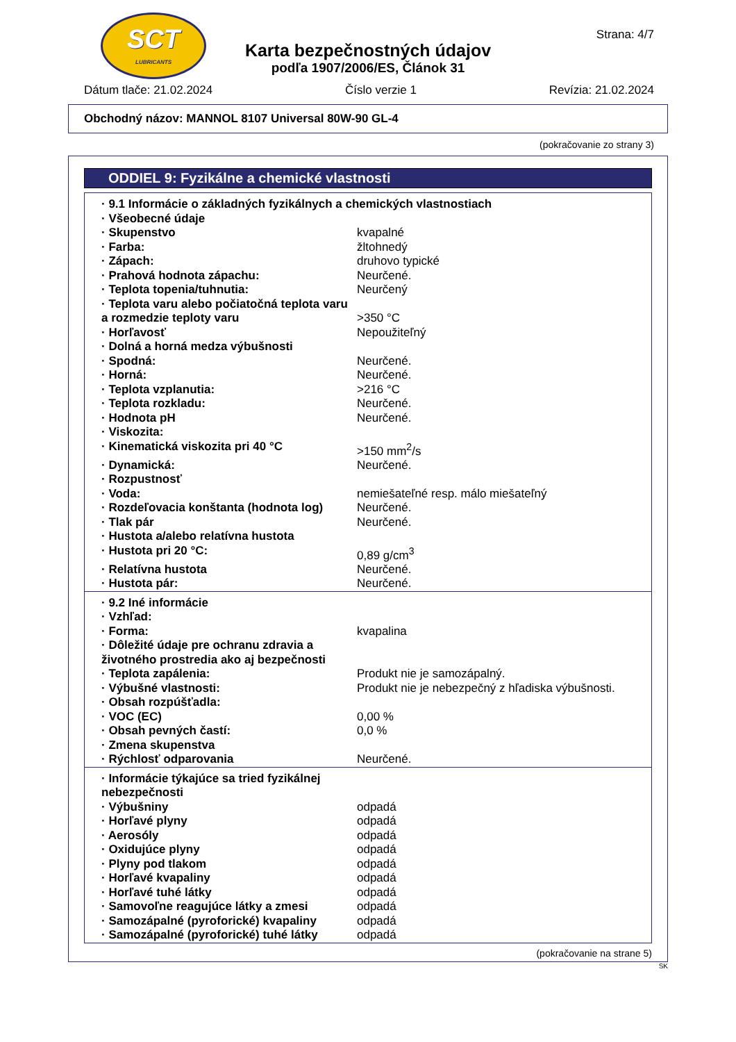SCT
LUBRICANTS
Strana: 4/7
Karta bezpečnostných údajov
podľa 1907/2006/ES, Článok 31
Dátum tlače: 21.02.2024 Číslo verzie 1 Revízia: 21.02.2024
Obchodný názov: MANNOL 8107 Universal 80W-90 GL-4
(pokračovanie zo strany 3)
ODDIEL 9: Fyzikálne a chemické vlastnosti
| · 9.1 Informácie o základných fyzikálnych a chemických vlastnostiach | |
| · Všeobecné údaje | |
| · Skupenstvo | kvapalné |
| · Farba: | žltohnedý |
| · Zápach: | druhovo typické |
| · Prahová hodnota zápachu: | Neurčené. |
| · Teplota topenia/tuhnutia: | Neurčený |
| · Teplota varu alebo počiatočná teplota varu a rozmedzie teploty varu | >350 °C |
| · Horľavosť | Nepoužiteľný |
| · Dolná a horná medza výbušnosti | |
| · Spodná: | Neurčené. |
| · Horná: | Neurčené. |
| · Teplota vzplanutia: | >216 °C |
| · Teplota rozkladu: | Neurčené. |
| · Hodnota pH | Neurčené. |
| · Viskozita: | |
| · Kinematická viskozita pri 40 °C | >150 mm<sup>2</sup>/s |
| · Dynamická: | Neurčené. |
| · Rozpustnosť | |
| · Voda: | nemiešateľné resp. málo miešateľný |
| · Rozdeľovacia konštanta (hodnota log) | Neurčené. |
| · Tlak pár | Neurčené. |
| · Hustota a/alebo relatívna hustota | |
| · Hustota pri 20 °C: | 0,89 g/cm<sup>3</sup> |
| · Relatívna hustota | Neurčené. |
| · Hustota pár: | Neurčené. |
| · 9.2 Iné informácie | |
| · Vzhľad: | |
| · Forma: | kvapalina |
| · Dôležité údaje pre ochranu zdravia a životného prostredia ako aj bezpečnosti | |
| · Teplota zapálenia: | Produkt nie je samozápalný. |
| · Výbušné vlastnosti: | Produkt nie je nebezpečný z hľadiska výbušnosti. |
| · Obsah rozpúšťadla: | |
| · VOC (EC) | 0,00 % |
| · Obsah pevných častí: | 0,0 % |
| · Zmena skupenstva | |
| · Rýchlosť odparovania | Neurčené. |
| · Informácie týkajúce sa tried fyzikálnej nebezpečnosti | |
| · Výbušniny | odpadá |
| · Horľavé plyny | odpadá |
| · Aerosóly | odpadá |
| · Oxidujúce plyny | odpadá |
| · Plyny pod tlakom | odpadá |
| · Horľavé kvapaliny | odpadá |
| · Horľavé tuhé látky | odpadá |
| · Samovoľne reagujúce látky a zmesi | odpadá |
| · Samozápalné (pyroforické) kvapaliny | odpadá |
| · Samozápalné (pyroforické) tuhé látky | odpadá |
(pokračovanie na strane 5)
SK